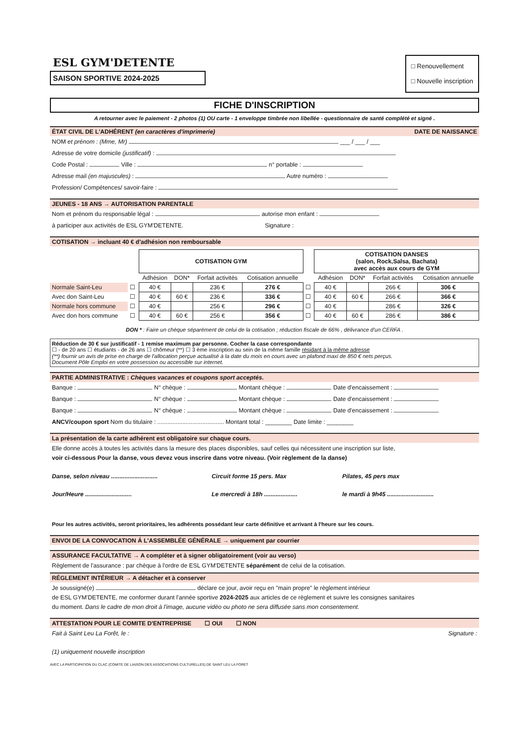ESL GYM'DETENTE
SAISON SPORTIVE 2024-2025
□ Renouvellement
□ Nouvelle inscription
FICHE D'INSCRIPTION
A retourner avec le paiement - 2 photos (1) OU carte - 1 enveloppe timbrée non libellée - questionnaire de santé complété et signé .
ÉTAT CIVIL DE L'ADHÉRENT (en caractères d'imprimerie) DATE DE NAISSANCE
NOM et prénom : (Mme, Mr) ___ / ___ / ___
Adresse de votre domicile (justificatif) :
Code Postal : Ville : n° portable :
Adresse mail (en majuscules) : Autre numéro :
Profession/ Compétences/ savoir-faire :
JEUNES - 18 ANS → AUTORISATION PARENTALE
Nom et prénom du responsable légal : autorise mon enfant :
à participer aux activités de ESL GYM'DETENTE. Signature :
COTISATION → incluant 40 € d'adhésion non remboursable
| | | COTISATION GYM | | | | | COTISATION DANSES (salon, Rock,Salsa, Bachata) avec accès aux cours de GYM | | | |
| | | Adhésion | DON* | Forfait activités | Cotisation annuelle | | Adhésion | DON* | Forfait activités | Cotisation annuelle |
| Normale Saint-Leu | ☐ | 40 € | | 236 € | 276 € | ☐ | 40 € | | 266 € | 306 € |
| Avec don Saint-Leu | ☐ | 40 € | 60 € | 236 € | 336 € | ☐ | 40 € | 60 € | 266 € | 366 € |
| Normale hors commune | ☐ | 40 € | | 256 € | 296 € | ☐ | 40 € | | 286 € | 326 € |
| Avec don hors commune | ☐ | 40 € | 60 € | 256 € | 356 € | ☐ | 40 € | 60 € | 286 € | 386 € |
DON * : Faire un chèque séparément de celui de la cotisation ; réduction fiscale de 66% , délivrance d'un CERFA .
Réduction de 30 € sur justificatif - 1 remise maximum par personne. Cocher la case correspondante
☐ - de 20 ans ☐ étudiants - de 26 ans ☐ chômeur (**) ☐ 3 ème inscription au sein de la même famille résidant à la même adresse
(**) fournir un avis de prise en charge de l'allocation perçue actualisé à la date du mois en cours avec un plafond maxi de 850 € nets perçus.
Document Pôle Emploi en votre possession ou accessible sur internet.
PARTIE ADMINISTRATIVE : Chèques vacances et coupons sport acceptés.
Banque : N° chèque : Montant chèque : Date d'encaissement :
Banque : N° chèque : Montant chèque : Date d'encaissement :
Banque : N° chèque : Montant chèque : Date d'encaissement :
ANCV/coupon sport Nom du titulaire : ........................................ Montant total : ________ Date limite : ________
La présentation de la carte adhérent est obligatoire sur chaque cours.
Elle donne accès à toutes les activités dans la mesure des places disponibles, sauf celles qui nécessitent une inscription sur liste,
voir ci-dessous Pour la danse, vous devez vous inscrire dans votre niveau. (Voir règlement de la danse)
| Danse, selon niveau ............................ | Circuit forme 15 pers. Max | Pilates, 45 pers max |
| Jour/Heure ............................ | Le mercredi à 18h .................... | le mardi à 9h45 ............................ |
Pour les autres activités, seront prioritaires, les adhérents possédant leur carte définitive et arrivant à l'heure sur les cours.
ENVOI DE LA CONVOCATION Á L'ASSEMBLÉE GÉNÉRALE → uniquement par courrier
ASSURANCE FACULTATIVE → A compléter et à signer obligatoirement (voir au verso)
Règlement de l'assurance : par chèque à l'ordre de ESL GYM'DETENTE séparément de celui de la cotisation.
RÉGLEMENT INTÉRIEUR → A détacher et à conserver
Je soussigné(e) déclare ce jour, avoir reçu en "main propre" le règlement intérieur
de ESL GYM'DETENTE, me conformer durant l'année sportive 2024-2025 aux articles de ce règlement et suivre les consignes sanitaires
du moment. Dans le cadre de mon droit à l'image, aucune vidéo ou photo ne sera diffusée sans mon consentement.
ATTESTATION POUR LE COMITE D'ENTREPRISE ☐ OUI ☐ NON
Fait à Saint Leu La Forêt, le : Signature :
(1) uniquement nouvelle inscription
AVEC LA PARTICIPATION DU CLAC (COMITE DE LIAISON DES ASSOCIATIONS CULTURELLES) DE SAINT LEU LA FORET